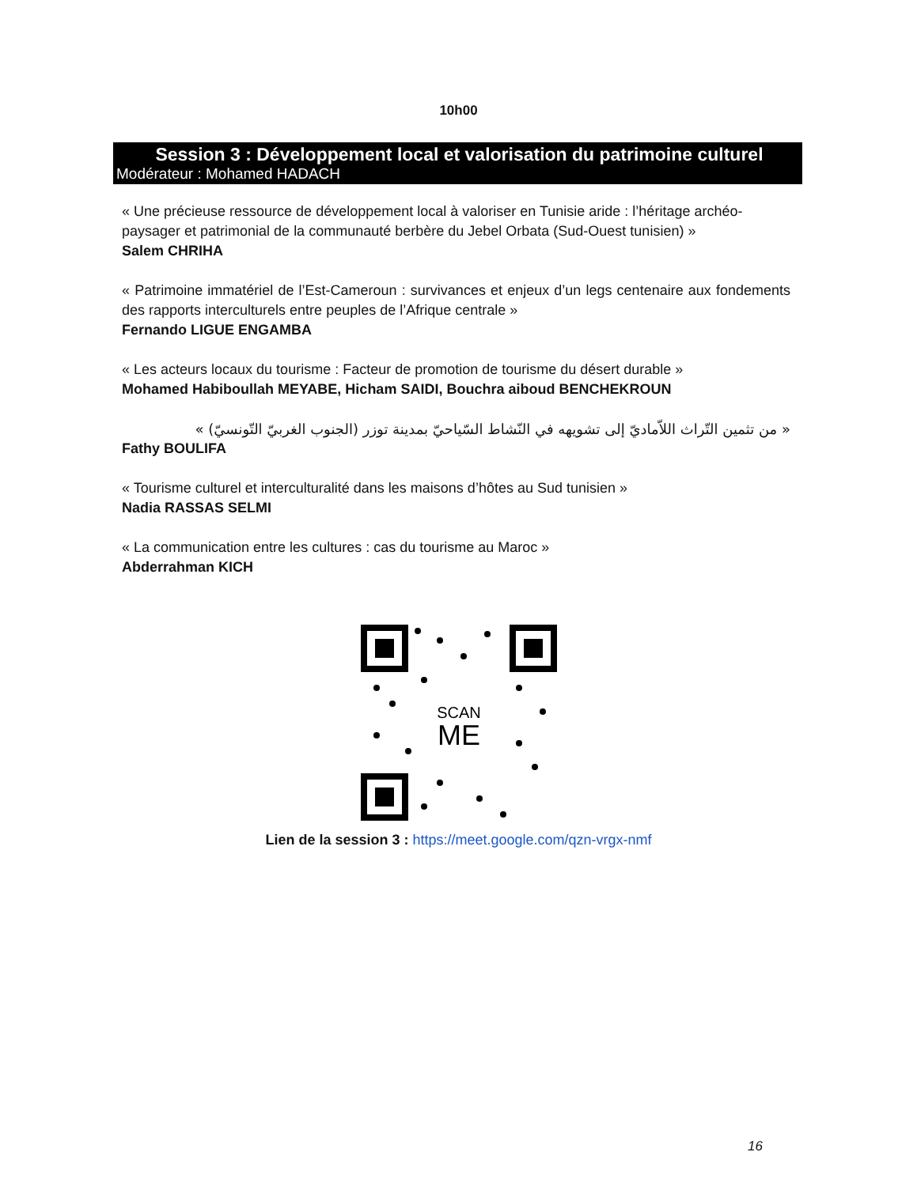10h00
Session 3 : Développement local et valorisation du patrimoine culturel
Modérateur : Mohamed HADACH
« Une précieuse ressource de développement local à valoriser en Tunisie aride : l’héritage archéo-paysager et patrimonial de la communauté berbère du Jebel Orbata (Sud-Ouest tunisien) »
Salem CHRIHA
« Patrimoine immatériel de l’Est-Cameroun : survivances et enjeux d’un legs centenaire aux fondements des rapports interculturels entre peuples de l’Afrique centrale »
Fernando LIGUE ENGAMBA
« Les acteurs locaux du tourisme : Facteur de promotion de tourisme du désert durable »
Mohamed Habiboullah MEYABE, Hicham SAIDI, Bouchra aiboud BENCHEKROUN
« من تثمين التّراث اللاّماديّ إلى تشويهه في النّشاط السّياحيّ بمدينة توزر (الجنوب الغربيّ التّونسيّ) »
Fathy BOULIFA
« Tourisme culturel et interculturalité dans les maisons d’hôtes au Sud tunisien »
Nadia RASSAS SELMI
« La communication entre les cultures : cas du tourisme au Maroc »
Abderrahman KICH
SCAN
ME
Lien de la session 3 : https://meet.google.com/qzn-vrgx-nmf
16